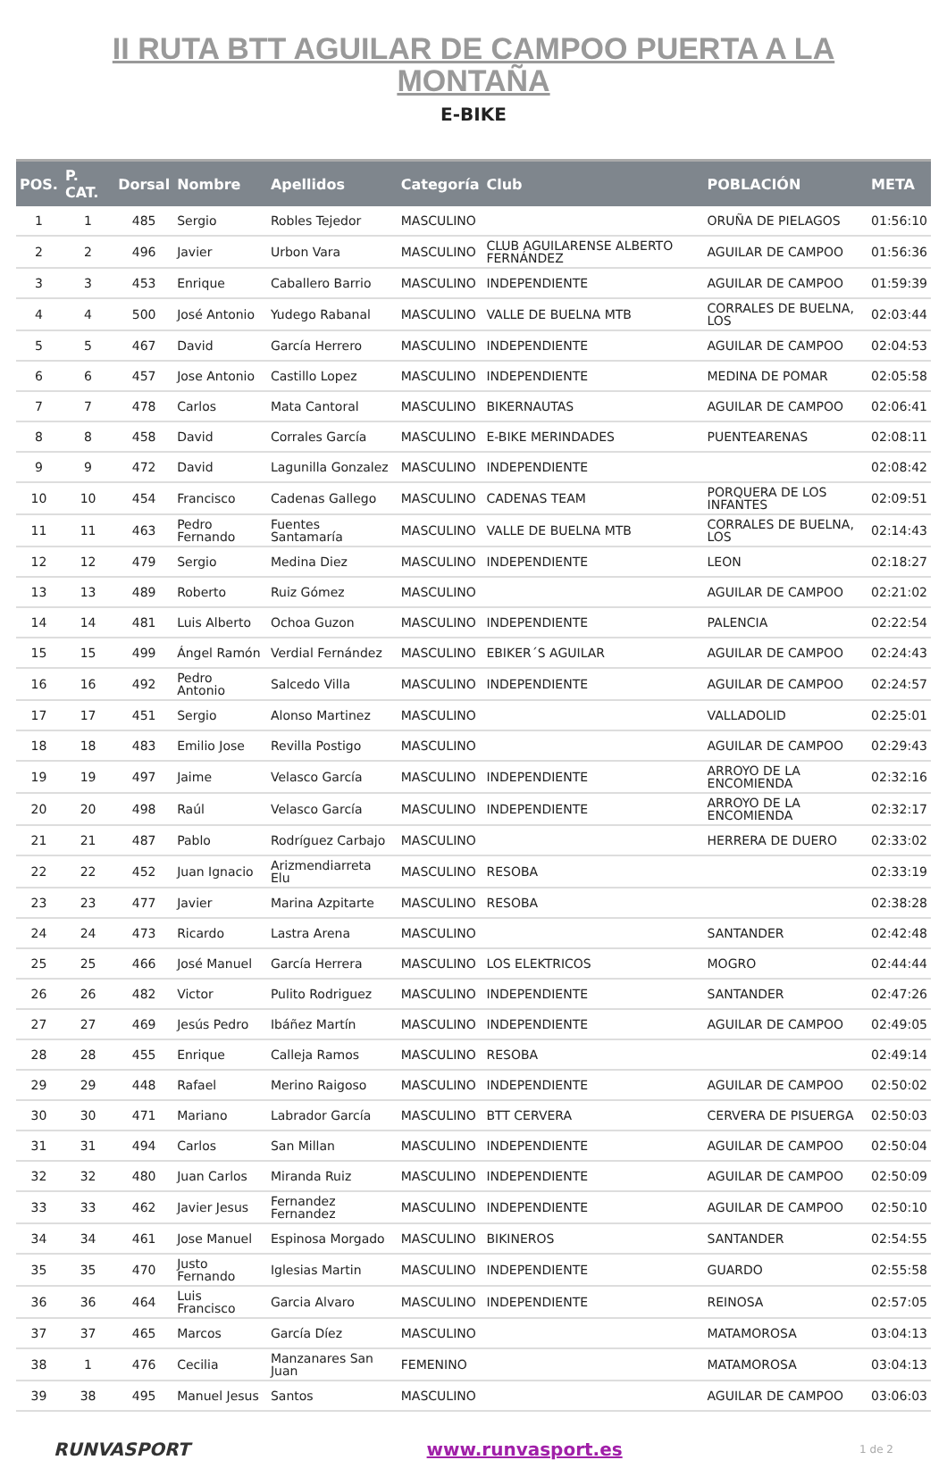II RUTA BTT AGUILAR DE CAMPOO PUERTA A LA
MONTAÑA
E-BIKE
| POS. | P. CAT. | Dorsal | Nombre | Apellidos | Categoría | Club | POBLACIÓN | META |
| --- | --- | --- | --- | --- | --- | --- | --- | --- |
| 1 | 1 | 485 | Sergio | Robles Tejedor | MASCULINO | | ORUÑA DE PIELAGOS | 01:56:10 |
| 2 | 2 | 496 | Javier | Urbon Vara | MASCULINO | CLUB AGUILARENSE ALBERTO FERNÁNDEZ | AGUILAR DE CAMPOO | 01:56:36 |
| 3 | 3 | 453 | Enrique | Caballero Barrio | MASCULINO | INDEPENDIENTE | AGUILAR DE CAMPOO | 01:59:39 |
| 4 | 4 | 500 | José Antonio | Yudego Rabanal | MASCULINO | VALLE DE BUELNA MTB | CORRALES DE BUELNA, LOS | 02:03:44 |
| 5 | 5 | 467 | David | García Herrero | MASCULINO | INDEPENDIENTE | AGUILAR DE CAMPOO | 02:04:53 |
| 6 | 6 | 457 | Jose Antonio | Castillo Lopez | MASCULINO | INDEPENDIENTE | MEDINA DE POMAR | 02:05:58 |
| 7 | 7 | 478 | Carlos | Mata Cantoral | MASCULINO | BIKERNAUTAS | AGUILAR DE CAMPOO | 02:06:41 |
| 8 | 8 | 458 | David | Corrales García | MASCULINO | E-BIKE MERINDADES | PUENTEARENAS | 02:08:11 |
| 9 | 9 | 472 | David | Lagunilla Gonzalez | MASCULINO | INDEPENDIENTE | | 02:08:42 |
| 10 | 10 | 454 | Francisco | Cadenas Gallego | MASCULINO | CADENAS TEAM | PORQUERA DE LOS INFANTES | 02:09:51 |
| 11 | 11 | 463 | Pedro Fernando | Fuentes Santamaría | MASCULINO | VALLE DE BUELNA MTB | CORRALES DE BUELNA, LOS | 02:14:43 |
| 12 | 12 | 479 | Sergio | Medina Diez | MASCULINO | INDEPENDIENTE | LEON | 02:18:27 |
| 13 | 13 | 489 | Roberto | Ruiz Gómez | MASCULINO | | AGUILAR DE CAMPOO | 02:21:02 |
| 14 | 14 | 481 | Luis Alberto | Ochoa Guzon | MASCULINO | INDEPENDIENTE | PALENCIA | 02:22:54 |
| 15 | 15 | 499 | Ángel Ramón | Verdial Fernández | MASCULINO | EBIKER´S AGUILAR | AGUILAR DE CAMPOO | 02:24:43 |
| 16 | 16 | 492 | Pedro Antonio | Salcedo Villa | MASCULINO | INDEPENDIENTE | AGUILAR DE CAMPOO | 02:24:57 |
| 17 | 17 | 451 | Sergio | Alonso Martinez | MASCULINO | | VALLADOLID | 02:25:01 |
| 18 | 18 | 483 | Emilio Jose | Revilla Postigo | MASCULINO | | AGUILAR DE CAMPOO | 02:29:43 |
| 19 | 19 | 497 | Jaime | Velasco García | MASCULINO | INDEPENDIENTE | ARROYO DE LA ENCOMIENDA | 02:32:16 |
| 20 | 20 | 498 | Raúl | Velasco García | MASCULINO | INDEPENDIENTE | ARROYO DE LA ENCOMIENDA | 02:32:17 |
| 21 | 21 | 487 | Pablo | Rodríguez Carbajo | MASCULINO | | HERRERA DE DUERO | 02:33:02 |
| 22 | 22 | 452 | Juan Ignacio | Arizmendiarreta Elu | MASCULINO | RESOBA | | 02:33:19 |
| 23 | 23 | 477 | Javier | Marina Azpitarte | MASCULINO | RESOBA | | 02:38:28 |
| 24 | 24 | 473 | Ricardo | Lastra Arena | MASCULINO | | SANTANDER | 02:42:48 |
| 25 | 25 | 466 | José Manuel | García Herrera | MASCULINO | LOS ELEKTRICOS | MOGRO | 02:44:44 |
| 26 | 26 | 482 | Victor | Pulito Rodriguez | MASCULINO | INDEPENDIENTE | SANTANDER | 02:47:26 |
| 27 | 27 | 469 | Jesús Pedro | Ibáñez Martín | MASCULINO | INDEPENDIENTE | AGUILAR DE CAMPOO | 02:49:05 |
| 28 | 28 | 455 | Enrique | Calleja Ramos | MASCULINO | RESOBA | | 02:49:14 |
| 29 | 29 | 448 | Rafael | Merino Raigoso | MASCULINO | INDEPENDIENTE | AGUILAR DE CAMPOO | 02:50:02 |
| 30 | 30 | 471 | Mariano | Labrador García | MASCULINO | BTT CERVERA | CERVERA DE PISUERGA | 02:50:03 |
| 31 | 31 | 494 | Carlos | San Millan | MASCULINO | INDEPENDIENTE | AGUILAR DE CAMPOO | 02:50:04 |
| 32 | 32 | 480 | Juan Carlos | Miranda Ruiz | MASCULINO | INDEPENDIENTE | AGUILAR DE CAMPOO | 02:50:09 |
| 33 | 33 | 462 | Javier Jesus | Fernandez Fernandez | MASCULINO | INDEPENDIENTE | AGUILAR DE CAMPOO | 02:50:10 |
| 34 | 34 | 461 | Jose Manuel | Espinosa Morgado | MASCULINO | BIKINEROS | SANTANDER | 02:54:55 |
| 35 | 35 | 470 | Justo Fernando | Iglesias Martin | MASCULINO | INDEPENDIENTE | GUARDO | 02:55:58 |
| 36 | 36 | 464 | Luis Francisco | Garcia Alvaro | MASCULINO | INDEPENDIENTE | REINOSA | 02:57:05 |
| 37 | 37 | 465 | Marcos | García Díez | MASCULINO | | MATAMOROSA | 03:04:13 |
| 38 | 1 | 476 | Cecilia | Manzanares San Juan | FEMENINO | | MATAMOROSA | 03:04:13 |
| 39 | 38 | 495 | Manuel Jesus | Santos | MASCULINO | | AGUILAR DE CAMPOO | 03:06:03 |
RUNVASPORT www.runvasport.es
1 de 2